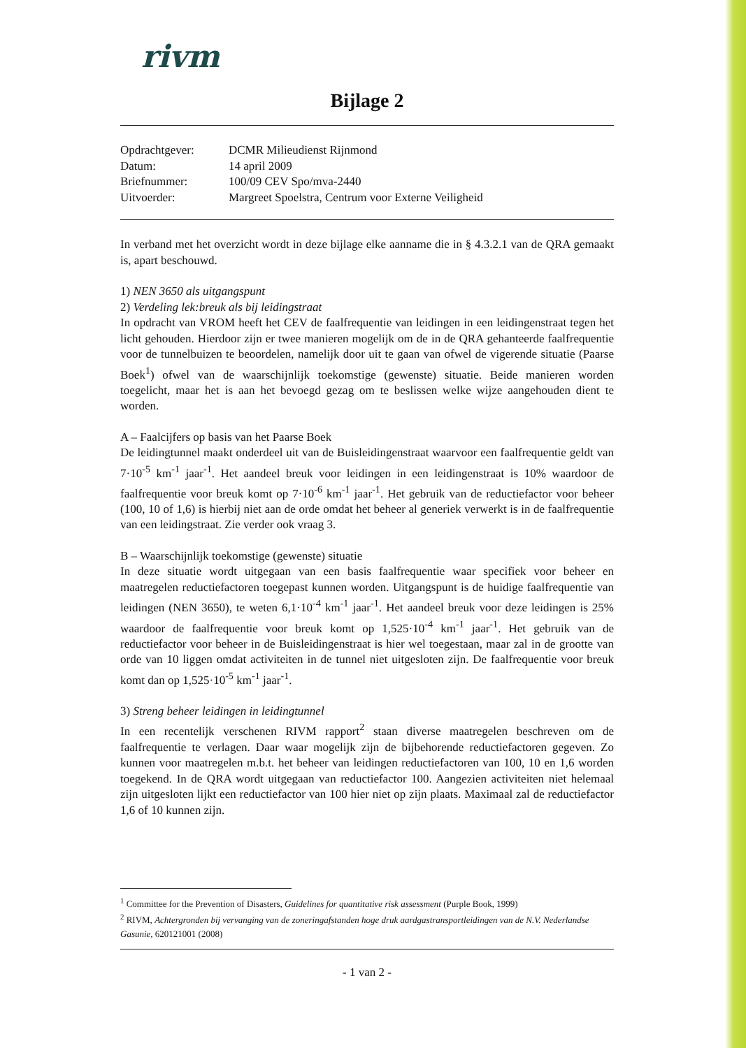rivm
Bijlage 2
| Opdrachtgever: | DCMR Milieudienst Rijnmond |
| Datum: | 14 april 2009 |
| Briefnummer: | 100/09 CEV Spo/mva-2440 |
| Uitvoerder: | Margreet Spoelstra, Centrum voor Externe Veiligheid |
In verband met het overzicht wordt in deze bijlage elke aanname die in § 4.3.2.1 van de QRA gemaakt is, apart beschouwd.
1) NEN 3650 als uitgangspunt
2) Verdeling lek:breuk als bij leidingstraat
In opdracht van VROM heeft het CEV de faalfrequentie van leidingen in een leidingenstraat tegen het licht gehouden. Hierdoor zijn er twee manieren mogelijk om de in de QRA gehanteerde faalfrequentie voor de tunnelbuizen te beoordelen, namelijk door uit te gaan van ofwel de vigerende situatie (Paarse Boek<sup>1</sup>) ofwel van de waarschijnlijk toekomstige (gewenste) situatie. Beide manieren worden toegelicht, maar het is aan het bevoegd gezag om te beslissen welke wijze aangehouden dient te worden.
A – Faalcijfers op basis van het Paarse Boek
De leidingtunnel maakt onderdeel uit van de Buisleidingenstraat waarvoor een faalfrequentie geldt van 7·10<sup>-5</sup> km<sup>-1</sup> jaar<sup>-1</sup>. Het aandeel breuk voor leidingen in een leidingenstraat is 10% waardoor de faalfrequentie voor breuk komt op 7·10<sup>-6</sup> km<sup>-1</sup> jaar<sup>-1</sup>. Het gebruik van de reductiefactor voor beheer (100, 10 of 1,6) is hierbij niet aan de orde omdat het beheer al generiek verwerkt is in de faalfrequentie van een leidingstraat. Zie verder ook vraag 3.
B – Waarschijnlijk toekomstige (gewenste) situatie
In deze situatie wordt uitgegaan van een basis faalfrequentie waar specifiek voor beheer en maatregelen reductiefactoren toegepast kunnen worden. Uitgangspunt is de huidige faalfrequentie van leidingen (NEN 3650), te weten 6,1·10<sup>-4</sup> km<sup>-1</sup> jaar<sup>-1</sup>. Het aandeel breuk voor deze leidingen is 25% waardoor de faalfrequentie voor breuk komt op 1,525·10<sup>-4</sup> km<sup>-1</sup> jaar<sup>-1</sup>. Het gebruik van de reductiefactor voor beheer in de Buisleidingenstraat is hier wel toegestaan, maar zal in de grootte van orde van 10 liggen omdat activiteiten in de tunnel niet uitgesloten zijn. De faalfrequentie voor breuk komt dan op 1,525·10<sup>-5</sup> km<sup>-1</sup> jaar<sup>-1</sup>.
3) Streng beheer leidingen in leidingtunnel
In een recentelijk verschenen RIVM rapport<sup>2</sup> staan diverse maatregelen beschreven om de faalfrequentie te verlagen. Daar waar mogelijk zijn de bijbehorende reductiefactoren gegeven. Zo kunnen voor maatregelen m.b.t. het beheer van leidingen reductiefactoren van 100, 10 en 1,6 worden toegekend. In de QRA wordt uitgegaan van reductiefactor 100. Aangezien activiteiten niet helemaal zijn uitgesloten lijkt een reductiefactor van 100 hier niet op zijn plaats. Maximaal zal de reductiefactor 1,6 of 10 kunnen zijn.
<sup>1</sup> Committee for the Prevention of Disasters, Guidelines for quantitative risk assessment (Purple Book, 1999)
<sup>2</sup> RIVM, Achtergronden bij vervanging van de zoneringafstanden hoge druk aardgastransportleidingen van de N.V. Nederlandse Gasunie, 620121001 (2008)
- 1 van 2 -